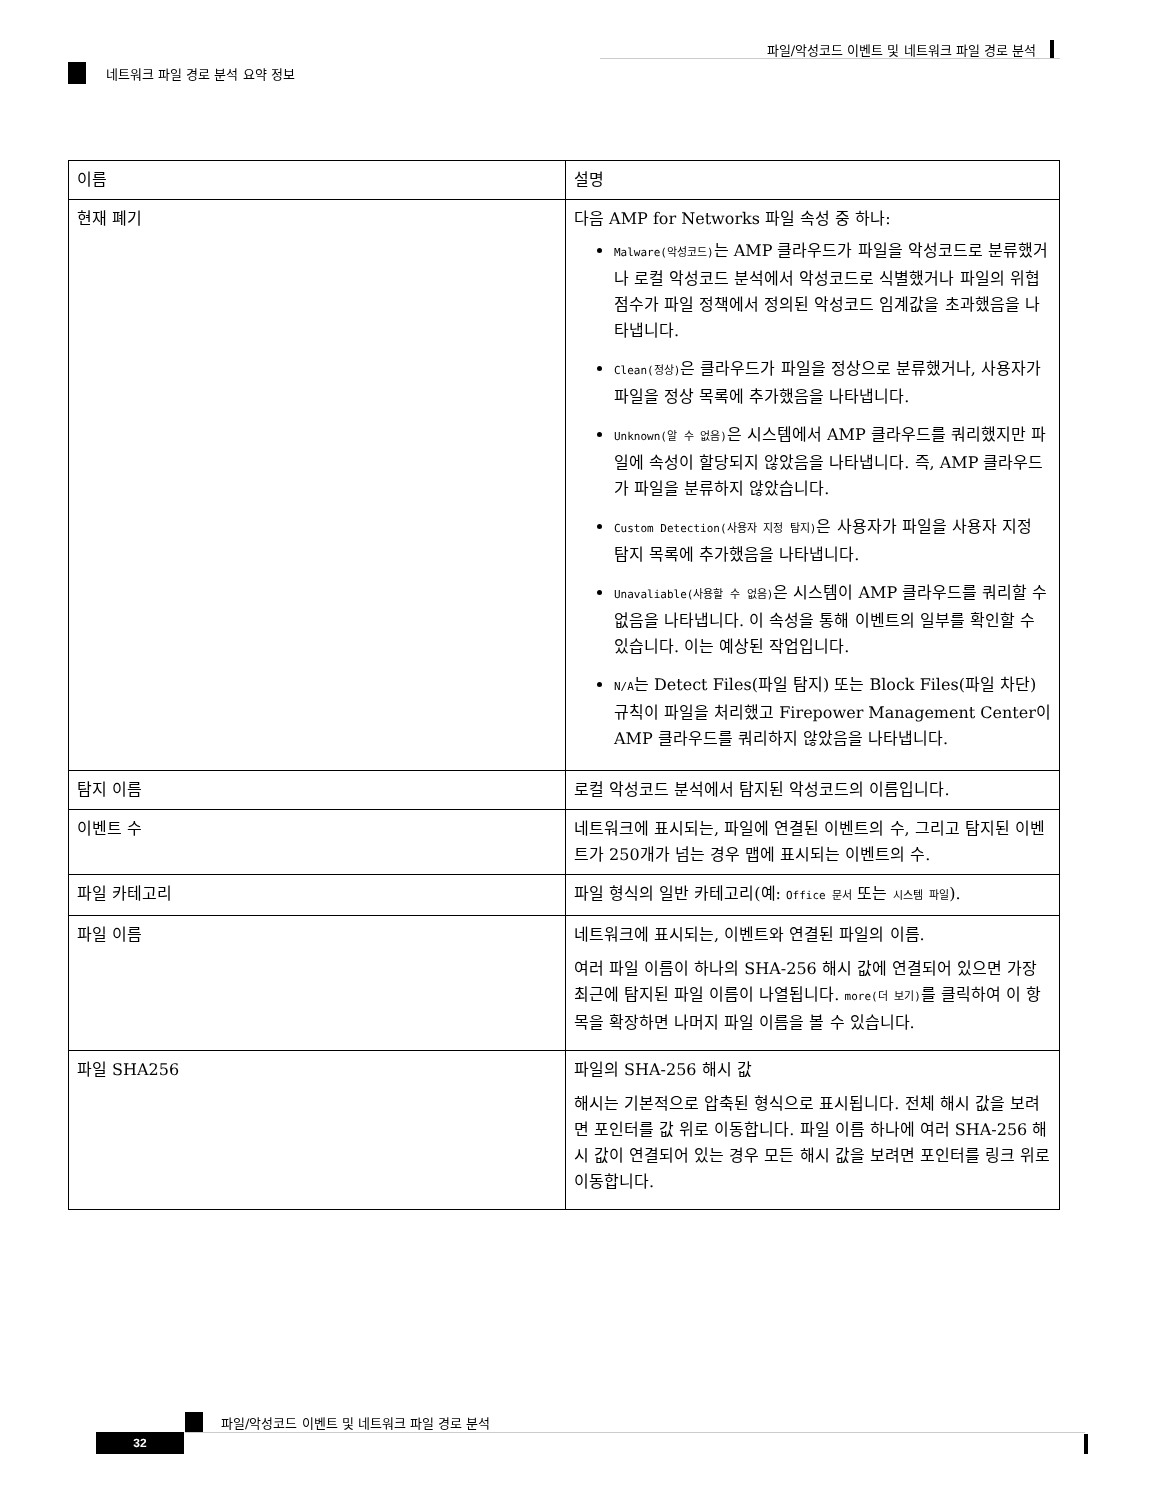파일/악성코드 이벤트 및 네트워크 파일 경로 분석
네트워크 파일 경로 분석 요약 정보
| 이름 | 설명 |
| --- | --- |
| 현재 폐기 | 다음 AMP for Networks 파일 속성 중 하나: Malware(악성코드) 는 AMP 클라우드가 파일을 악성코드로 분류했거나 로컬 악성코드 분석에서 악성코드로 식별했거나 파일의 위협 점수가 파일 정책에서 정의된 악성코드 임계값을 초과했음을 나타냅니다. Clean(정상) 은 클라우드가 파일을 정상으로 분류했거나, 사용자가 파일을 정상 목록에 추가했음을 나타냅니다. Unknown(알 수 없음) 은 시스템에서 AMP 클라우드를 쿼리했지만 파일에 속성이 할당되지 않았음을 나타냅니다. 즉, AMP 클라우드가 파일을 분류하지 않았습니다. Custom Detection(사용자 지정 탐지) 은 사용자가 파일을 사용자 지정 탐지 목록에 추가했음을 나타냅니다. Unavaliable(사용할 수 없음) 은 시스템이 AMP 클라우드를 쿼리할 수 없음을 나타냅니다. 이 속성을 통해 이벤트의 일부를 확인할 수 있습니다. 이는 예상된 작업입니다. N/A 는 Detect Files(파일 탐지) 또는 Block Files(파일 차단) 규칙이 파일을 처리했고 Firepower Management Center이 AMP 클라우드를 쿼리하지 않았음을 나타냅니다. |
| 탐지 이름 | 로컬 악성코드 분석에서 탐지된 악성코드의 이름입니다. |
| 이벤트 수 | 네트워크에 표시되는, 파일에 연결된 이벤트의 수, 그리고 탐지된 이벤트가 250개가 넘는 경우 맵에 표시되는 이벤트의 수. |
| 파일 카테고리 | 파일 형식의 일반 카테고리(예: Office 문서 또는 시스템 파일 ). |
| 파일 이름 | 네트워크에 표시되는, 이벤트와 연결된 파일의 이름. 여러 파일 이름이 하나의 SHA-256 해시 값에 연결되어 있으면 가장 최근에 탐지된 파일 이름이 나열됩니다. more(더 보기) 를 클릭하여 이 항목을 확장하면 나머지 파일 이름을 볼 수 있습니다. |
| 파일 SHA256 | 파일의 SHA-256 해시 값 해시는 기본적으로 압축된 형식으로 표시됩니다. 전체 해시 값을 보려면 포인터를 값 위로 이동합니다. 파일 이름 하나에 여러 SHA-256 해시 값이 연결되어 있는 경우 모든 해시 값을 보려면 포인터를 링크 위로 이동합니다. |
파일/악성코드 이벤트 및 네트워크 파일 경로 분석
32